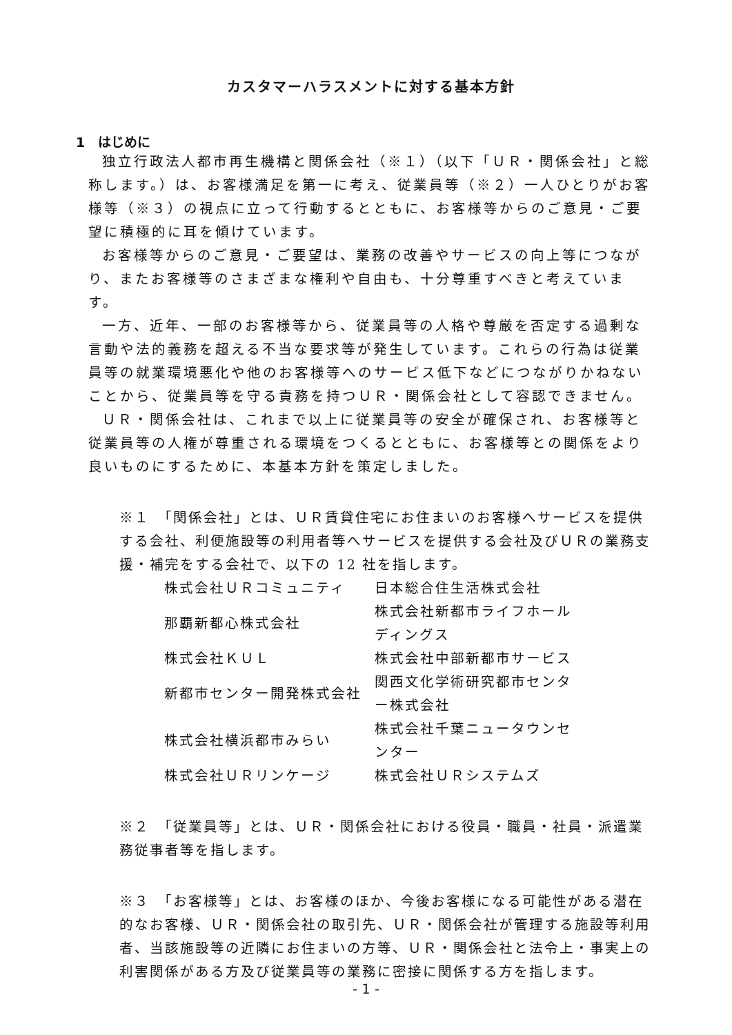カスタマーハラスメントに対する基本方針
1　はじめに
独立行政法人都市再生機構と関係会社（※１）（以下「ＵＲ・関係会社」と総称します。）は、お客様満足を第一に考え、従業員等（※２）一人ひとりがお客様等（※３）の視点に立って行動するとともに、お客様等からのご意見・ご要望に積極的に耳を傾けています。
お客様等からのご意見・ご要望は、業務の改善やサービスの向上等につながり、またお客様等のさまざまな権利や自由も、十分尊重すべきと考えています。
一方、近年、一部のお客様等から、従業員等の人格や尊厳を否定する過剰な言動や法的義務を超える不当な要求等が発生しています。これらの行為は従業員等の就業環境悪化や他のお客様等へのサービス低下などにつながりかねないことから、従業員等を守る責務を持つＵＲ・関係会社として容認できません。
ＵＲ・関係会社は、これまで以上に従業員等の安全が確保され、お客様等と従業員等の人権が尊重される環境をつくるとともに、お客様等との関係をより良いものにするために、本基本方針を策定しました。
※１　「関係会社」とは、ＵＲ賃貸住宅にお住まいのお客様へサービスを提供する会社、利便施設等の利用者等へサービスを提供する会社及びＵＲの業務支援・補完をする会社で、以下の 12 社を指します。
| 株式会社ＵＲコミュニティ | 日本総合住生活株式会社 |
| 那覇新都心株式会社 | 株式会社新都市ライフホールディングス |
| 株式会社ＫＵＬ | 株式会社中部新都市サービス |
| 新都市センター開発株式会社 | 関西文化学術研究都市センター株式会社 |
| 株式会社横浜都市みらい | 株式会社千葉ニュータウンセンター |
| 株式会社ＵＲリンケージ | 株式会社ＵＲシステムズ |
※２　「従業員等」とは、ＵＲ・関係会社における役員・職員・社員・派遣業務従事者等を指します。
※３　「お客様等」とは、お客様のほか、今後お客様になる可能性がある潜在的なお客様、ＵＲ・関係会社の取引先、ＵＲ・関係会社が管理する施設等利用者、当該施設等の近隣にお住まいの方等、ＵＲ・関係会社と法令上・事実上の利害関係がある方及び従業員等の業務に密接に関係する方を指します。
- 1 -